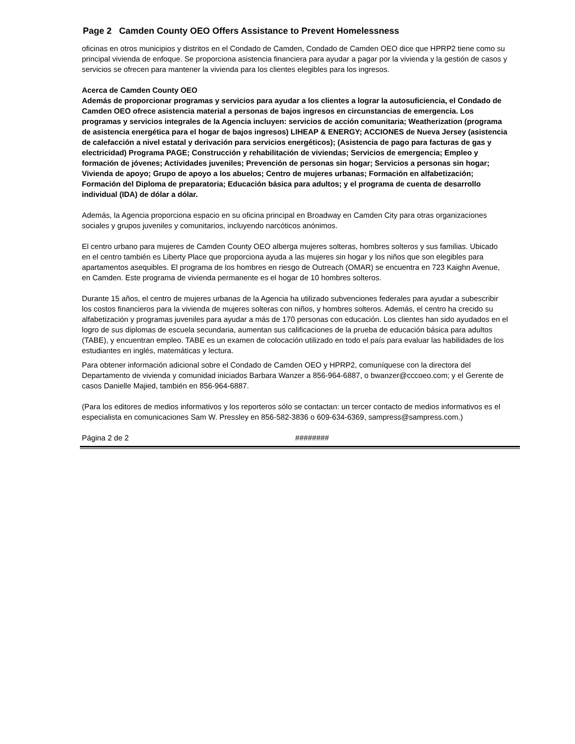Page 2 Camden County OEO Offers Assistance to Prevent Homelessness
oficinas en otros municipios y distritos en el Condado de Camden, Condado de Camden OEO dice que HPRP2 tiene como su principal vivienda de enfoque. Se proporciona asistencia financiera para ayudar a pagar por la vivienda y la gestión de casos y servicios se ofrecen para mantener la vivienda para los clientes elegibles para los ingresos.
Acerca de Camden County OEO
Además de proporcionar programas y servicios para ayudar a los clientes a lograr la autosuficiencia, el Condado de Camden OEO ofrece asistencia material a personas de bajos ingresos en circunstancias de emergencia. Los programas y servicios integrales de la Agencia incluyen: servicios de acción comunitaria; Weatherization (programa de asistencia energética para el hogar de bajos ingresos) LIHEAP & ENERGY; ACCIONES de Nueva Jersey (asistencia de calefacción a nivel estatal y derivación para servicios energéticos); (Asistencia de pago para facturas de gas y electricidad) Programa PAGE; Construcción y rehabilitación de viviendas; Servicios de emergencia; Empleo y formación de jóvenes; Actividades juveniles; Prevención de personas sin hogar; Servicios a personas sin hogar; Vivienda de apoyo; Grupo de apoyo a los abuelos; Centro de mujeres urbanas; Formación en alfabetización; Formación del Diploma de preparatoria; Educación básica para adultos; y el programa de cuenta de desarrollo individual (IDA) de dólar a dólar.
Además, la Agencia proporciona espacio en su oficina principal en Broadway en Camden City para otras organizaciones sociales y grupos juveniles y comunitarios, incluyendo narcóticos anónimos.
El centro urbano para mujeres de Camden County OEO alberga mujeres solteras, hombres solteros y sus familias. Ubicado en el centro también es Liberty Place que proporciona ayuda a las mujeres sin hogar y los niños que son elegibles para apartamentos asequibles. El programa de los hombres en riesgo de Outreach (OMAR) se encuentra en 723 Kaighn Avenue, en Camden. Este programa de vivienda permanente es el hogar de 10 hombres solteros.
Durante 15 años, el centro de mujeres urbanas de la Agencia ha utilizado subvenciones federales para ayudar a subescribir los costos financieros para la vivienda de mujeres solteras con niños, y hombres solteros. Además, el centro ha crecido su alfabetización y programas juveniles para ayudar a más de 170 personas con educación. Los clientes han sido ayudados en el logro de sus diplomas de escuela secundaria, aumentan sus calificaciones de la prueba de educación básica para adultos (TABE), y encuentran empleo. TABE es un examen de colocación utilizado en todo el país para evaluar las habilidades de los estudiantes en inglés, matemáticas y lectura.
Para obtener información adicional sobre el Condado de Camden OEO y HPRP2, comuníquese con la directora del Departamento de vivienda y comunidad iniciados Barbara Wanzer a 856-964-6887, o bwanzer@cccoeo.com; y el Gerente de casos Danielle Majied, también en 856-964-6887.
(Para los editores de medios informativos y los reporteros sólo se contactan: un tercer contacto de medios informativos es el especialista en comunicaciones Sam W. Pressley en 856-582-3836 o 609-634-6369, sampress@sampress.com.)
Página 2 de 2 ########